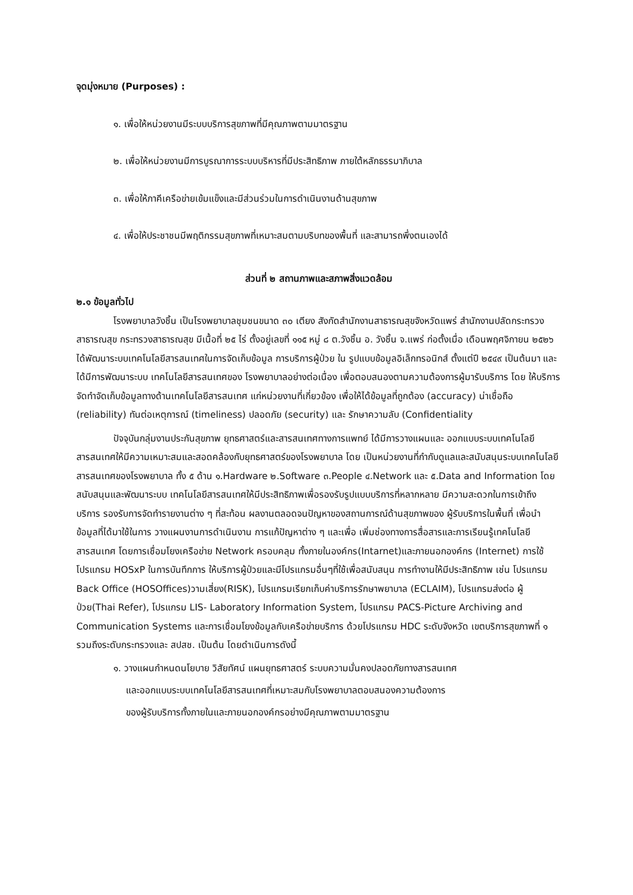จุดมุ่งหมาย (Purposes) :
๑. เพื่อให้หน่วยงานมีระบบบริการสุขภาพที่มีคุณภาพตามมาตรฐาน
๒. เพื่อให้หน่วยงานมีการบูรณาการระบบบริหารที่มีประสิทธิภาพ ภายใต้หลักธรรมาภิบาล
๓. เพื่อให้ภาคีเครือข่ายเข้มแข็งและมีส่วนร่วมในการดำเนินงานด้านสุขภาพ
๔. เพื่อให้ประชาชนมีพฤติกรรมสุขภาพที่เหมาะสมตามบริบทของพื้นที่ และสามารถพึ่งตนเองได้
ส่วนที่ ๒ สถานภาพและสภาพสิ่งแวดล้อม
๒.๑ ข้อมูลทั่วไป
โรงพยาบาลวังชิ้น เป็นโรงพยาบาลชุมชนขนาด ๓๐ เตียง สังกัดสำนักงานสาธารณสุขจังหวัดแพร่ สำนักงานปลัดกระทรวงสาธารณสุข กระทรวงสาธารณสุข มีเนื้อที่ ๒๕ ไร่ ตั้งอยู่เลขที่ ๑๑๕ หมู่ ๘ ต.วังชิ้น อ. วังชิ้น จ.แพร่ ก่อตั้งเมื่อ เดือนพฤศจิกายน ๒๕๒๖ ได้พัฒนาระบบเทคโนโลยีสารสนเทศในการจัดเก็บข้อมูล การบริการผู้ป่วย ใน รูปแบบข้อมูลอิเล็กทรอนิกส์ ตั้งแต่ปี ๒๕๔๙ เป็นต้นมา และได้มีการพัฒนาระบบ เทคโนโลยีสารสนเทศของ โรงพยาบาลอย่างต่อเนื่อง เพื่อตอบสนองตามความต้องการผู้มารับบริการ โดย ให้บริการจัดทำจัดเก็บข้อมูลทางด้านเทคโนโลยีสารสนเทศ แก่หน่วยงานที่เกี่ยวข้อง เพื่อให้ได้ข้อมูลที่ถูกต้อง (accuracy) น่าเชื่อถือ (reliability) ทันต่อเหตุการณ์ (timeliness) ปลอดภัย (security) และ รักษาความลับ (Confidentiality
ปัจจุบันกลุ่มงานประกันสุขภาพ ยุทธศาสตร์และสารสนเทศทางการแพทย์ ได้มีการวางแผนและ ออกแบบระบบเทคโนโลยีสารสนเทศให้มีความเหมาะสมและสอดคล้องกับยุทธศาสตร์ของโรงพยาบาล โดย เป็นหน่วยงานที่กำกับดูแลและสนับสนุนระบบเทคโนโลยีสารสนเทศของโรงพยาบาล ทั้ง ๕ ด้าน ๑.Hardware ๒.Software ๓.People ๔.Network และ ๕.Data and Information โดยสนับสนุนและพัฒนาระบบ เทคโนโลยีสารสนเทศให้มีประสิทธิภาพเพื่อรองรับรูปแบบบริการที่หลากหลาย มีความสะดวกในการเข้าถึง บริการ รองรับการจัดทำรายงานต่าง ๆ ที่สะท้อน ผลงานตลอดจนปัญหาของสถานการณ์ด้านสุขภาพของ ผู้รับบริการในพื้นที่ เพื่อนำข้อมูลที่ได้มาใช้ในการ วางแผนงานการดำเนินงาน การแก้ปัญหาต่าง ๆ และเพื่อ เพิ่มช่องทางการสื่อสารและการเรียนรู้เทคโนโลยี สารสนเทศ โดยการเชื่อมโยงเครือข่าย Network ครอบคลุม ทั้งภายในองค์กร(Intarnet)และภายนอกองค์กร (Internet) การใช้โปรแกรม HOSxP ในการบันทึกการ ให้บริการผู้ป่วยและมีโปรแกรมอื่นๆที่ใช้เพื่อสนับสนุน การทำงานให้มีประสิทธิภาพ เช่น โปรแกรม Back Office (HOSOffices)วามเสี่ยง(RISK), โปรแกรมเรียกเก็บค่าบริการรักษาพยาบาล (ECLAIM), โปรแกรมส่งต่อ ผู้ป่วย(Thai Refer), โปรแกรม LIS- Laboratory Information System, โปรแกรม PACS-Picture Archiving and Communication Systems และการเชื่อมโยงข้อมูลกับเครือข่ายบริการ ด้วยโปรแกรม HDC ระดับจังหวัด เขตบริการสุขภาพที่ ๑ รวมถึงระดับกระทรวงและ สปสช. เป็นต้น โดยดำเนินการดังนี้
๑. วางแผนกำหนดนโยบาย วิสัยทัศน์ แผนยุทธศาสตร์ ระบบความมั่นคงปลอดภัยทางสารสนเทศ
และออกแบบระบบเทคโนโลยีสารสนเทศที่เหมาะสมกับโรงพยาบาลตอบสนองความต้องการ
ของผู้รับบริการทั้งภายในและภายนอกองค์กรอย่างมีคุณภาพตามมาตรฐาน